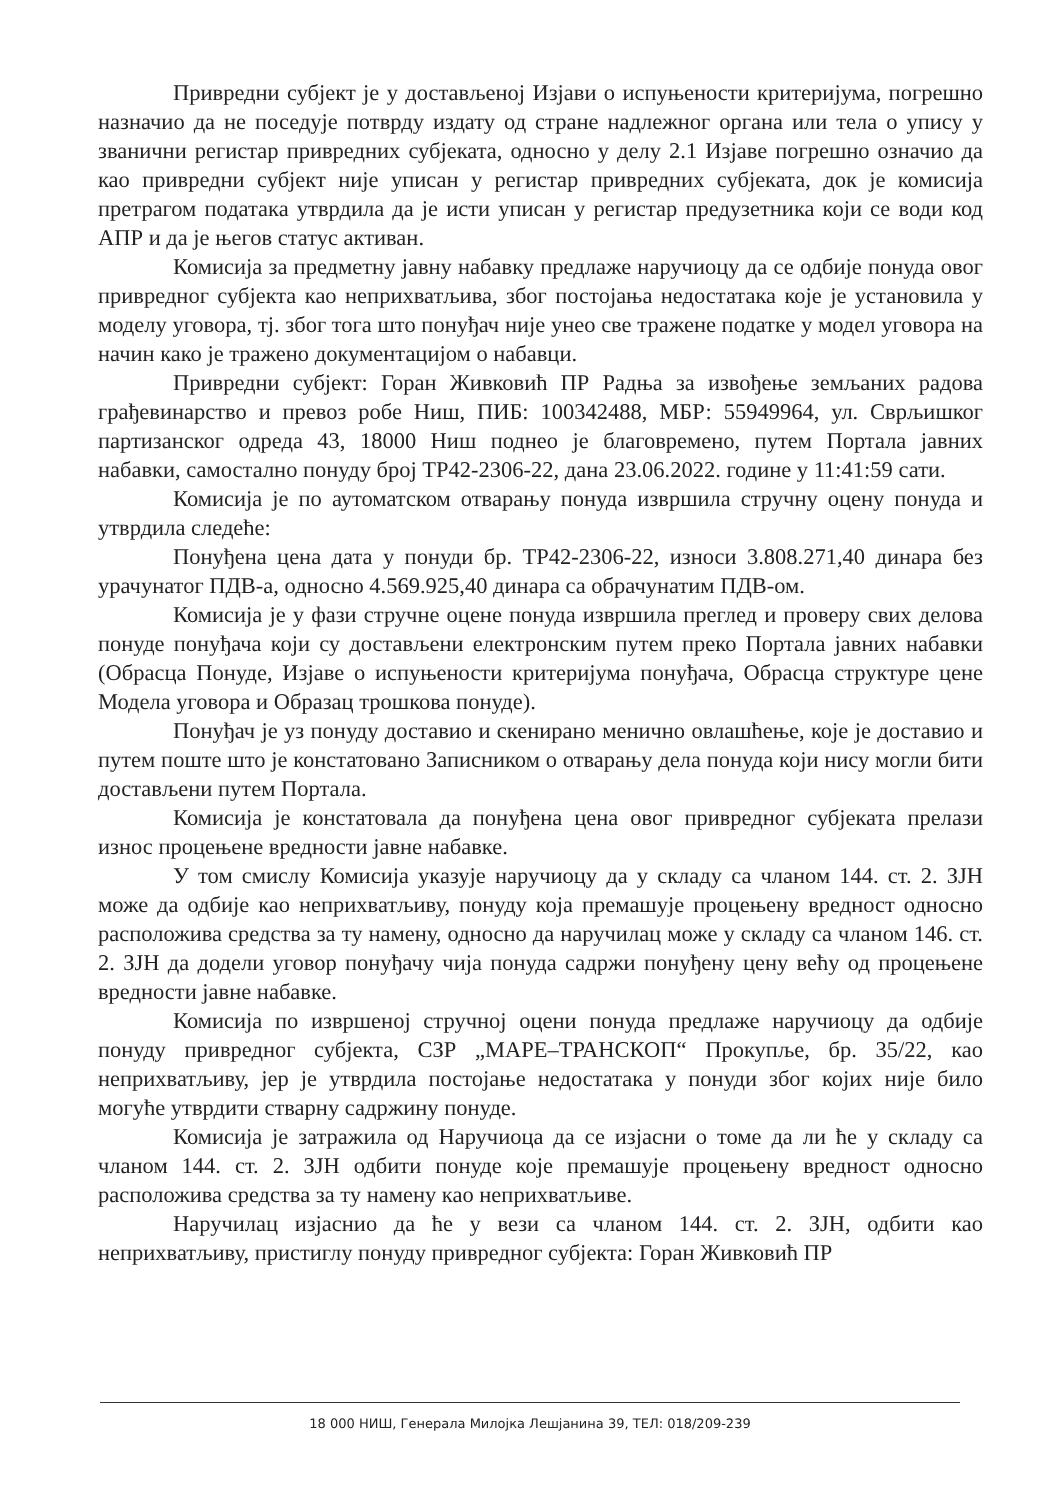Привредни субјект је у достављеној Изјави о испуњености критеријума, погрешно назначио да не поседује потврду издату од стране надлежног органа или тела о упису у званични регистар привредних субјеката, односно у делу 2.1 Изјаве погрешно означио да као привредни субјект није уписан у регистар привредних субјеката, док је комисија претрагом података утврдила да је исти уписан у регистар предузетника који се води код АПР и да је његов статус активан.
Комисија за предметну јавну набавку предлаже наручиоцу да се одбије понуда овог привредног субјекта као неприхватљива, због постојања недостатака које је установила у моделу уговора, тј. због тога што понуђач није унео све тражене податке у модел уговора на начин како је тражено документацијом о набавци.
Привредни субјект: Горан Живковић ПР Радња за извођење земљаних радова грађевинарство и превоз робе Ниш, ПИБ: 100342488, МБР: 55949964, ул. Сврљишког партизанског одреда 43, 18000 Ниш поднео је благовремено, путем Портала јавних набавки, самостално понуду број ТР42-2306-22, дана 23.06.2022. године у 11:41:59 сати.
Комисија је по аутоматском отварању понуда извршила стручну оцену понуда и утврдила следеће:
Понуђена цена дата у понуди бр. ТР42-2306-22, износи 3.808.271,40 динара без урачунатог ПДВ-а, односно 4.569.925,40 динара са обрачунатим ПДВ-ом.
Комисија је у фази стручне оцене понуда извршила преглед и проверу свих делова понуде понуђача који су достављени електронским путем преко Портала јавних набавки (Обрасца Понуде, Изјаве о испуњености критеријума понуђача, Обрасца структуре цене Модела уговора и Образац трошкова понуде).
Понуђач је уз понуду доставио и скенирано менично овлашћење, које је доставио и путем поште што је констатовано Записником о отварању дела понуда који нису могли бити достављени путем Портала.
Комисија је констатовала да понуђена цена овог привредног субјеката прелази износ процењене вредности јавне набавке.
У том смислу Комисија указује наручиоцу да у складу са чланом 144. ст. 2. ЗЈН може да одбије као неприхватљиву, понуду која премашује процењену вредност односно расположива средства за ту намену, односно да наручилац може у складу са чланом 146. ст. 2. ЗЈН да додели уговор понуђачу чија понуда садржи понуђену цену већу од процењене вредности јавне набавке.
Комисија по извршеној стручној оцени понуда предлаже наручиоцу да одбије понуду привредног субјекта, СЗР „МАРЕ–ТРАНСКОП“ Прокупље, бр. 35/22, као неприхватљиву, јер је утврдила постојање недостатака у понуди због којих није било могуће утврдити стварну садржину понуде.
Комисија је затражила од Наручиоца да се изјасни о томе да ли ће у складу са чланом 144. ст. 2. ЗЈН одбити понуде које премашује процењену вредност односно расположива средства за ту намену као неприхватљиве.
Наручилац изјаснио да ће у вези са чланом 144. ст. 2. ЗЈН, одбити као неприхватљиву, пристиглу понуду привредног субјекта: Горан Живковић ПР
18 000 НИШ, Генерала Милојка Лешјанина 39, ТЕЛ: 018/209-239